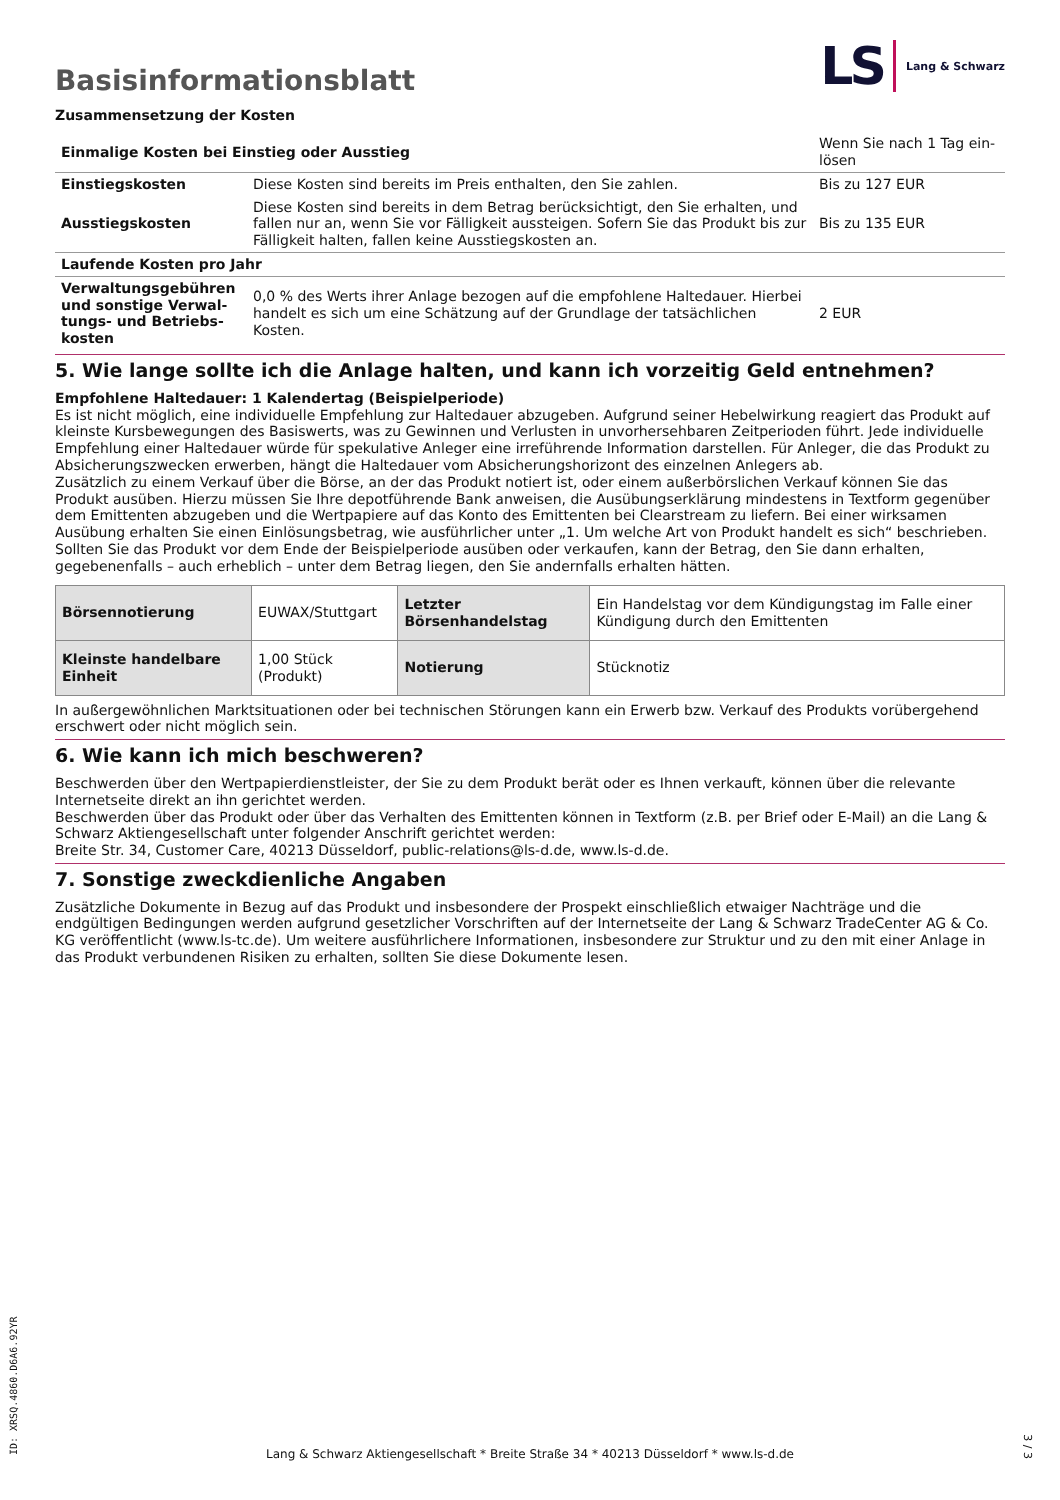Basisinformationsblatt
LS Lang & Schwarz
Zusammensetzung der Kosten
| Einmalige Kosten bei Einstieg oder Ausstieg | | Wenn Sie nach 1 Tag ein-lösen |
| Einstiegskosten | Diese Kosten sind bereits im Preis enthalten, den Sie zahlen. | Bis zu 127 EUR |
| Ausstiegskosten | Diese Kosten sind bereits in dem Betrag berücksichtigt, den Sie erhalten, und fallen nur an, wenn Sie vor Fälligkeit aussteigen. Sofern Sie das Produkt bis zur Fälligkeit halten, fallen keine Ausstiegskosten an. | Bis zu 135 EUR |
| Laufende Kosten pro Jahr | | |
| Verwaltungsgebühren und sonstige Verwal-tungs- und Betriebs-kosten | 0,0 % des Werts ihrer Anlage bezogen auf die empfohlene Haltedauer. Hierbei handelt es sich um eine Schätzung auf der Grundlage der tatsächlichen Kosten. | 2 EUR |
5. Wie lange sollte ich die Anlage halten, und kann ich vorzeitig Geld entnehmen?
Empfohlene Haltedauer: 1 Kalendertag (Beispielperiode)
Es ist nicht möglich, eine individuelle Empfehlung zur Haltedauer abzugeben. Aufgrund seiner Hebelwirkung reagiert das Produkt auf kleinste Kursbewegungen des Basiswerts, was zu Gewinnen und Verlusten in unvorhersehbaren Zeitperioden führt. Jede individuelle Empfehlung einer Haltedauer würde für spekulative Anleger eine irreführende Information darstellen. Für Anleger, die das Produkt zu Absicherungszwecken erwerben, hängt die Haltedauer vom Absicherungshorizont des einzelnen Anlegers ab.
Zusätzlich zu einem Verkauf über die Börse, an der das Produkt notiert ist, oder einem außerbörslichen Verkauf können Sie das Produkt ausüben. Hierzu müssen Sie Ihre depotführende Bank anweisen, die Ausübungserklärung mindestens in Textform gegenüber dem Emittenten abzugeben und die Wertpapiere auf das Konto des Emittenten bei Clearstream zu liefern. Bei einer wirksamen Ausübung erhalten Sie einen Einlösungsbetrag, wie ausführlicher unter „1. Um welche Art von Produkt handelt es sich“ beschrieben. Sollten Sie das Produkt vor dem Ende der Beispielperiode ausüben oder verkaufen, kann der Betrag, den Sie dann erhalten, gegebenenfalls – auch erheblich – unter dem Betrag liegen, den Sie andernfalls erhalten hätten.
| Börsennotierung | EUWAX/Stuttgart | Letzter Börsenhandelstag | Ein Handelstag vor dem Kündigungstag im Falle einer Kündigung durch den Emittenten |
| Kleinste handelbare Einheit | 1,00 Stück (Produkt) | Notierung | Stücknotiz |
In außergewöhnlichen Marktsituationen oder bei technischen Störungen kann ein Erwerb bzw. Verkauf des Produkts vorübergehend erschwert oder nicht möglich sein.
6. Wie kann ich mich beschweren?
Beschwerden über den Wertpapierdienstleister, der Sie zu dem Produkt berät oder es Ihnen verkauft, können über die relevante Internetseite direkt an ihn gerichtet werden.
Beschwerden über das Produkt oder über das Verhalten des Emittenten können in Textform (z.B. per Brief oder E-Mail) an die Lang & Schwarz Aktiengesellschaft unter folgender Anschrift gerichtet werden:
Breite Str. 34, Customer Care, 40213 Düsseldorf, public-relations@ls-d.de, www.ls-d.de.
7. Sonstige zweckdienliche Angaben
Zusätzliche Dokumente in Bezug auf das Produkt und insbesondere der Prospekt einschließlich etwaiger Nachträge und die endgültigen Bedingungen werden aufgrund gesetzlicher Vorschriften auf der Internetseite der Lang & Schwarz TradeCenter AG & Co. KG veröffentlicht (www.ls-tc.de). Um weitere ausführlichere Informationen, insbesondere zur Struktur und zu den mit einer Anlage in das Produkt verbundenen Risiken zu erhalten, sollten Sie diese Dokumente lesen.
ID: XRSQ.4860.D6A6.92YR
Lang & Schwarz Aktiengesellschaft * Breite Straße 34 * 40213 Düsseldorf * www.ls-d.de
3 / 3